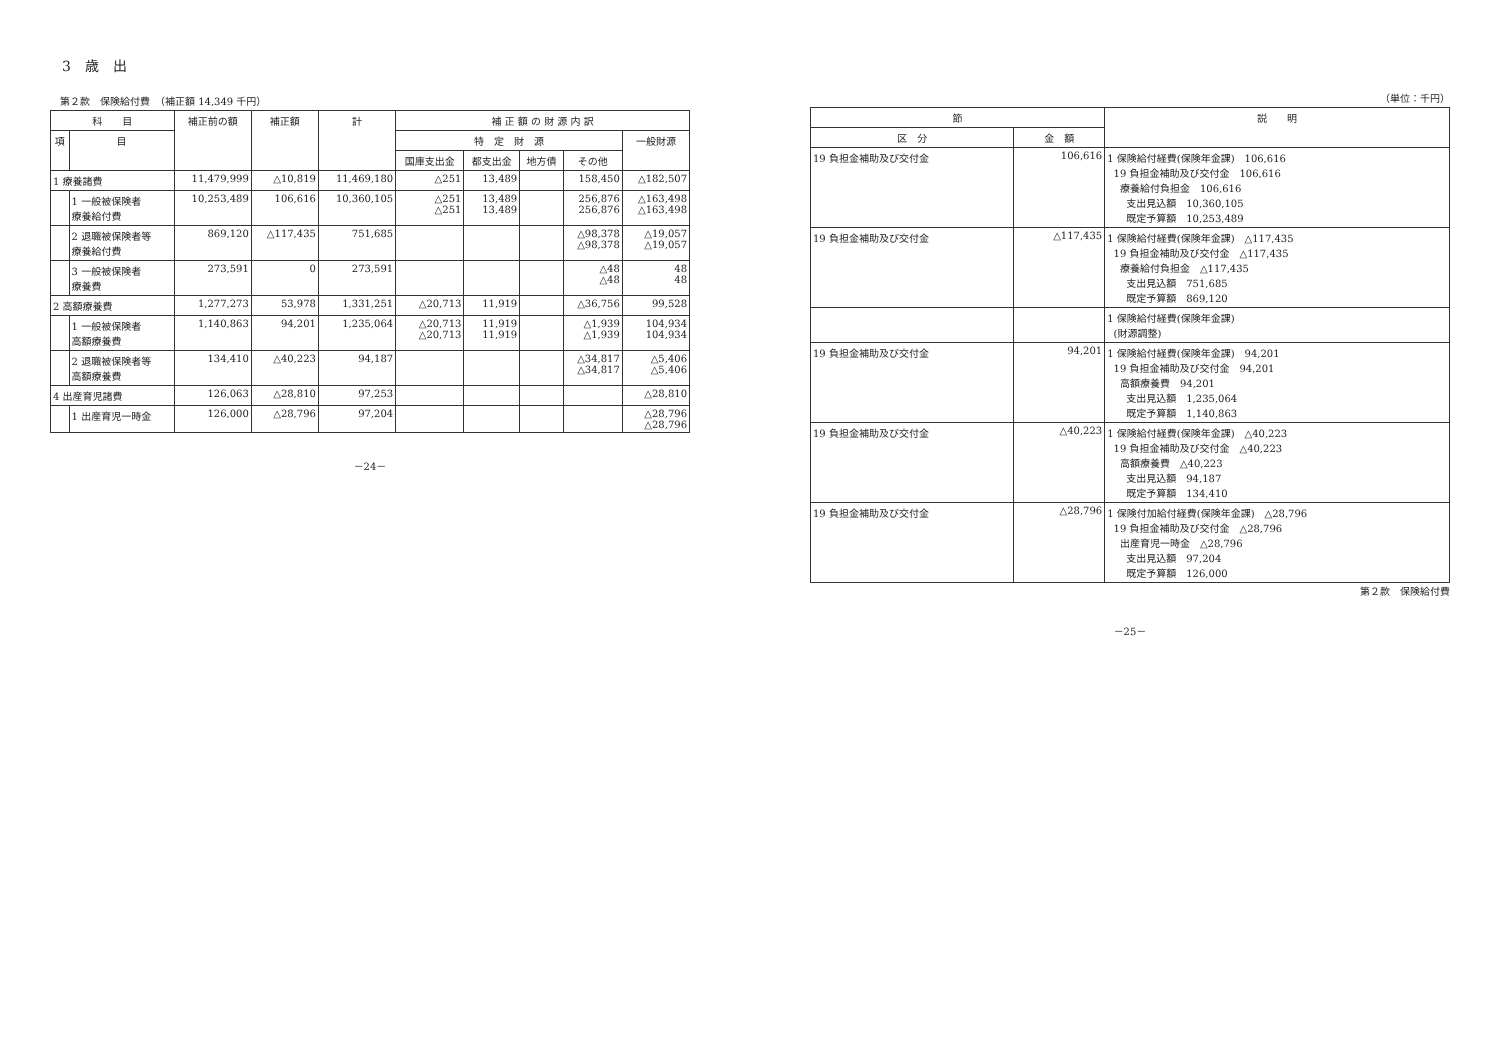3　歳　出
第２款　保険給付費　（補正額 14,349 千円）
| 科 目 | | 補正前の額 | 補正額 | 計 | 補 正 額 の 財 源 内 訳 | | | | |
| --- | --- | --- | --- | --- | --- | --- | --- | --- | --- |
| 項 | 目 | | | | 特 定 財 源 | | | | 一般財源 |
| | | | | | 国庫支出金 | 都支出金 | 地方債 | その他 | |
| 1 療養諸費 | | 11,479,999 | △10,819 | 11,469,180 | △251 | 13,489 | | 158,450 | △182,507 |
| | 1 一般被保険者 療養給付費 | 10,253,489 | 106,616 | 10,360,105 | △251 △251 | 13,489 13,489 | | 256,876 256,876 | △163,498 △163,498 |
| | 2 退職被保険者等 療養給付費 | 869,120 | △117,435 | 751,685 | | | | △98,378 △98,378 | △19,057 △19,057 |
| | 3 一般被保険者 療養費 | 273,591 | 0 | 273,591 | | | | △48 △48 | 48 48 |
| 2 高額療養費 | | 1,277,273 | 53,978 | 1,331,251 | △20,713 | 11,919 | | △36,756 | 99,528 |
| | 1 一般被保険者 高額療養費 | 1,140,863 | 94,201 | 1,235,064 | △20,713 △20,713 | 11,919 11,919 | | △1,939 △1,939 | 104,934 104,934 |
| | 2 退職被保険者等 高額療養費 | 134,410 | △40,223 | 94,187 | | | | △34,817 △34,817 | △5,406 △5,406 |
| 4 出産育児諸費 | | 126,063 | △28,810 | 97,253 | | | | | △28,810 |
| | 1 出産育児一時金 | 126,000 | △28,796 | 97,204 | | | | | △28,796 △28,796 |
－24－
（単位：千円）
| 節 | | 説 明 |
| --- | --- | --- |
| 区 分 | 金 額 | |
| 19 負担金補助及び交付金 | 106,616 | 1 保険給付経費(保険年金課) 106,616 19 負担金補助及び交付金 106,616 療養給付負担金 106,616 支出見込額 10,360,105 既定予算額 10,253,489 |
| 19 負担金補助及び交付金 | △117,435 | 1 保険給付経費(保険年金課) △117,435 19 負担金補助及び交付金 △117,435 療養給付負担金 △117,435 支出見込額 751,685 既定予算額 869,120 |
| | | 1 保険給付経費(保険年金課) (財源調整) |
| 19 負担金補助及び交付金 | 94,201 | 1 保険給付経費(保険年金課) 94,201 19 負担金補助及び交付金 94,201 高額療養費 94,201 支出見込額 1,235,064 既定予算額 1,140,863 |
| 19 負担金補助及び交付金 | △40,223 | 1 保険給付経費(保険年金課) △40,223 19 負担金補助及び交付金 △40,223 高額療養費 △40,223 支出見込額 94,187 既定予算額 134,410 |
| 19 負担金補助及び交付金 | △28,796 | 1 保険付加給付経費(保険年金課) △28,796 19 負担金補助及び交付金 △28,796 出産育児一時金 △28,796 支出見込額 97,204 既定予算額 126,000 |
第２款　保険給付費
－25－